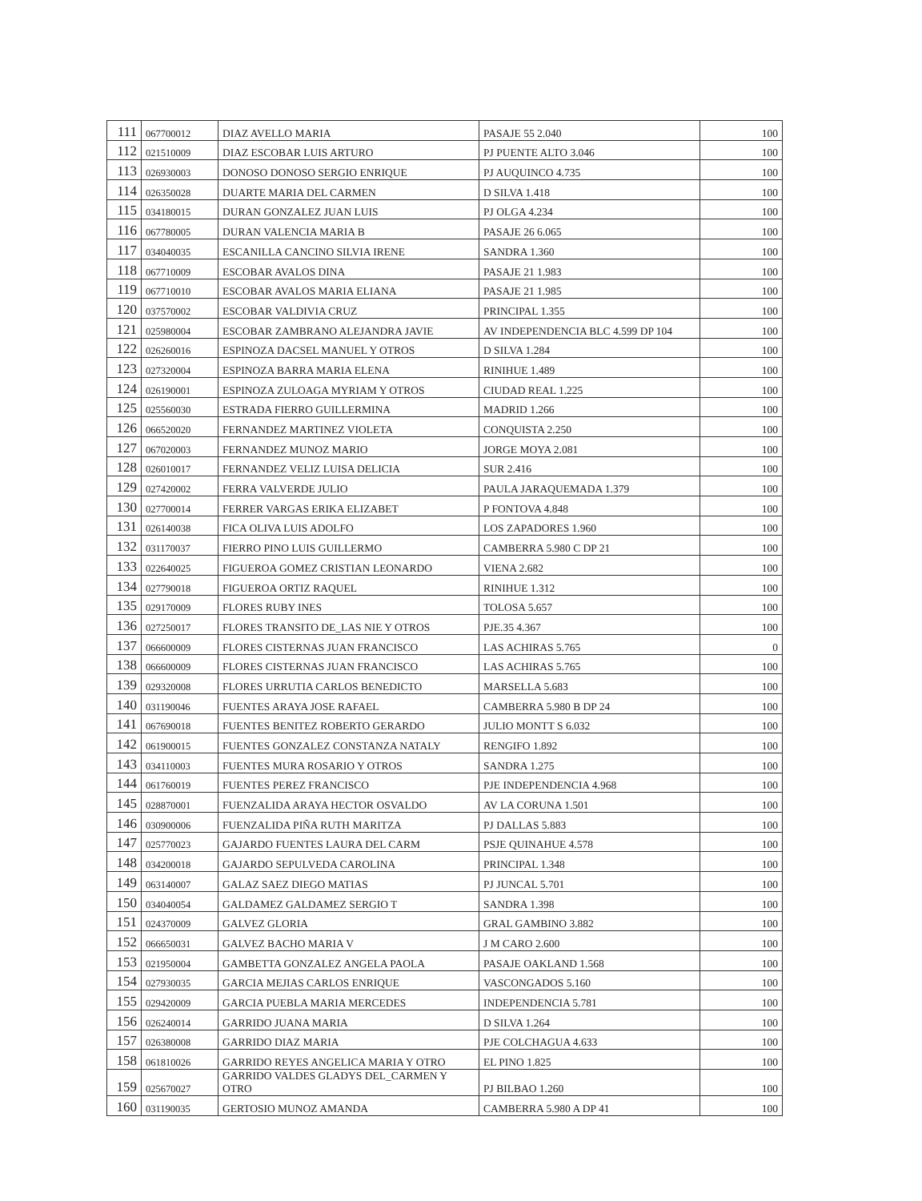| 111 | 067700012 | DIAZ AVELLO MARIA | PASAJE 55 2.040 | 100 |
| 112 | 021510009 | DIAZ ESCOBAR LUIS ARTURO | PJ PUENTE ALTO 3.046 | 100 |
| 113 | 026930003 | DONOSO DONOSO SERGIO ENRIQUE | PJ AUQUINCO 4.735 | 100 |
| 114 | 026350028 | DUARTE MARIA DEL CARMEN | D SILVA 1.418 | 100 |
| 115 | 034180015 | DURAN GONZALEZ JUAN LUIS | PJ OLGA 4.234 | 100 |
| 116 | 067780005 | DURAN VALENCIA MARIA B | PASAJE 26 6.065 | 100 |
| 117 | 034040035 | ESCANILLA CANCINO SILVIA IRENE | SANDRA 1.360 | 100 |
| 118 | 067710009 | ESCOBAR AVALOS DINA | PASAJE 21 1.983 | 100 |
| 119 | 067710010 | ESCOBAR AVALOS MARIA ELIANA | PASAJE 21 1.985 | 100 |
| 120 | 037570002 | ESCOBAR VALDIVIA CRUZ | PRINCIPAL 1.355 | 100 |
| 121 | 025980004 | ESCOBAR ZAMBRANO ALEJANDRA JAVIE | AV INDEPENDENCIA BLC 4.599 DP 104 | 100 |
| 122 | 026260016 | ESPINOZA DACSEL MANUEL Y OTROS | D SILVA 1.284 | 100 |
| 123 | 027320004 | ESPINOZA BARRA MARIA ELENA | RINIHUE 1.489 | 100 |
| 124 | 026190001 | ESPINOZA ZULOAGA MYRIAM Y OTROS | CIUDAD REAL 1.225 | 100 |
| 125 | 025560030 | ESTRADA FIERRO GUILLERMINA | MADRID 1.266 | 100 |
| 126 | 066520020 | FERNANDEZ MARTINEZ VIOLETA | CONQUISTA 2.250 | 100 |
| 127 | 067020003 | FERNANDEZ MUNOZ MARIO | JORGE MOYA 2.081 | 100 |
| 128 | 026010017 | FERNANDEZ VELIZ LUISA DELICIA | SUR 2.416 | 100 |
| 129 | 027420002 | FERRA VALVERDE JULIO | PAULA JARAQUEMADA 1.379 | 100 |
| 130 | 027700014 | FERRER VARGAS ERIKA ELIZABET | P FONTOVA 4.848 | 100 |
| 131 | 026140038 | FICA OLIVA LUIS ADOLFO | LOS ZAPADORES 1.960 | 100 |
| 132 | 031170037 | FIERRO PINO LUIS GUILLERMO | CAMBERRA 5.980 C DP 21 | 100 |
| 133 | 022640025 | FIGUEROA GOMEZ CRISTIAN LEONARDO | VIENA 2.682 | 100 |
| 134 | 027790018 | FIGUEROA ORTIZ RAQUEL | RINIHUE 1.312 | 100 |
| 135 | 029170009 | FLORES RUBY INES | TOLOSA 5.657 | 100 |
| 136 | 027250017 | FLORES TRANSITO DE_LAS NIE Y OTROS | PJE.35 4.367 | 100 |
| 137 | 066600009 | FLORES CISTERNAS JUAN FRANCISCO | LAS ACHIRAS 5.765 | 0 |
| 138 | 066600009 | FLORES CISTERNAS JUAN FRANCISCO | LAS ACHIRAS 5.765 | 100 |
| 139 | 029320008 | FLORES URRUTIA CARLOS BENEDICTO | MARSELLA 5.683 | 100 |
| 140 | 031190046 | FUENTES ARAYA JOSE RAFAEL | CAMBERRA 5.980 B DP 24 | 100 |
| 141 | 067690018 | FUENTES BENITEZ ROBERTO GERARDO | JULIO MONTT S 6.032 | 100 |
| 142 | 061900015 | FUENTES GONZALEZ CONSTANZA NATALY | RENGIFO 1.892 | 100 |
| 143 | 034110003 | FUENTES MURA ROSARIO Y OTROS | SANDRA 1.275 | 100 |
| 144 | 061760019 | FUENTES PEREZ FRANCISCO | PJE INDEPENDENCIA 4.968 | 100 |
| 145 | 028870001 | FUENZALIDA ARAYA HECTOR OSVALDO | AV LA CORUNA 1.501 | 100 |
| 146 | 030900006 | FUENZALIDA PIÑA RUTH MARITZA | PJ DALLAS 5.883 | 100 |
| 147 | 025770023 | GAJARDO FUENTES LAURA DEL CARM | PSJE QUINAHUE 4.578 | 100 |
| 148 | 034200018 | GAJARDO SEPULVEDA CAROLINA | PRINCIPAL 1.348 | 100 |
| 149 | 063140007 | GALAZ SAEZ DIEGO MATIAS | PJ JUNCAL 5.701 | 100 |
| 150 | 034040054 | GALDAMEZ GALDAMEZ SERGIO T | SANDRA 1.398 | 100 |
| 151 | 024370009 | GALVEZ GLORIA | GRAL GAMBINO 3.882 | 100 |
| 152 | 066650031 | GALVEZ BACHO MARIA V | J M CARO 2.600 | 100 |
| 153 | 021950004 | GAMBETTA GONZALEZ ANGELA PAOLA | PASAJE OAKLAND 1.568 | 100 |
| 154 | 027930035 | GARCIA MEJIAS CARLOS ENRIQUE | VASCONGADOS 5.160 | 100 |
| 155 | 029420009 | GARCIA PUEBLA MARIA MERCEDES | INDEPENDENCIA 5.781 | 100 |
| 156 | 026240014 | GARRIDO JUANA MARIA | D SILVA 1.264 | 100 |
| 157 | 026380008 | GARRIDO DIAZ MARIA | PJE COLCHAGUA 4.633 | 100 |
| 158 | 061810026 | GARRIDO REYES ANGELICA MARIA Y OTRO | EL PINO 1.825 | 100 |
| 159 | 025670027 | GARRIDO VALDES GLADYS DEL_CARMEN Y OTRO | PJ BILBAO 1.260 | 100 |
| 160 | 031190035 | GERTOSIO MUNOZ AMANDA | CAMBERRA 5.980 A DP 41 | 100 |